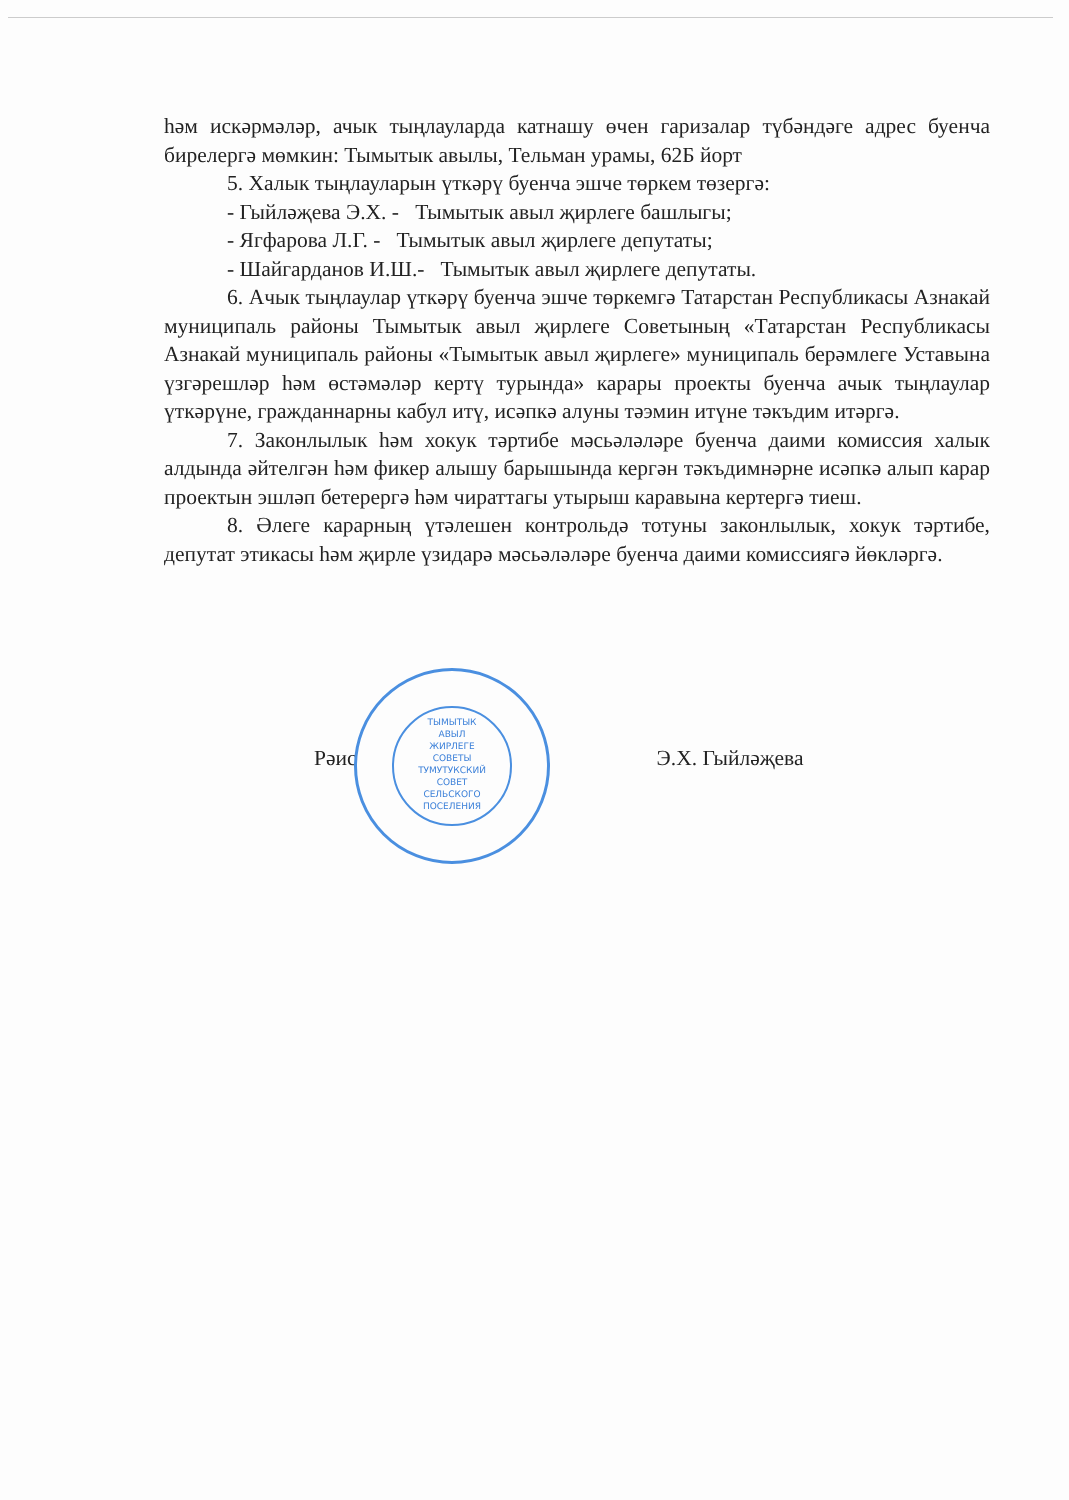һәм искәрмәләр, ачык тыңлауларда катнашу өчен гаризалар түбәндәге адрес буенча бирелергә мөмкин: Тымытык авылы, Тельман урамы, 62Б йорт
5. Халык тыңлауларын үткәрү буенча эшче төркем төзергә:
- Гыйләҗева Э.Х. - Тымытык авыл җирлеге башлыгы;
- Ягфарова Л.Г. - Тымытык авыл җирлеге депутаты;
- Шайгарданов И.Ш.- Тымытык авыл җирлеге депутаты.
6. Ачык тыңлаулар үткәрү буенча эшче төркемгә Татарстан Республикасы Азнакай муниципаль районы Тымытык авыл җирлеге Советының «Татарстан Республикасы Азнакай муниципаль районы «Тымытык авыл җирлеге» муниципаль берәмлеге Уставына үзгәрешләр һәм өстәмәләр кертү турында» карары проекты буенча ачык тыңлаулар үткәрүне, гражданнарны кабул итү, исәпкә алуны тәэмин итүне тәкъдим итәргә.
7. Законлылык һәм хокук тәртибе мәсьәләләре буенча даими комиссия халык алдында әйтелгән һәм фикер алышу барышында кергән тәкъдимнәрне исәпкә алып карар проектын эшләп бетерергә һәм чираттагы утырыш каравына кертергә тиеш.
8. Әлеге карарның үтәлешен контрольдә тотуны законлылык, хокук тәртибе, депутат этикасы һәм җирле үзидарә мәсьәләләре буенча даими комиссиягә йөкләргә.
ТЫМЫТЫК
АВЫЛ
ЖИРЛЕГЕ
СОВЕТЫ
ТУМУТУКСКИЙ
СОВЕТ
СЕЛЬСКОГО
ПОСЕЛЕНИЯ
Рәис Э.Х. Гыйләҗева